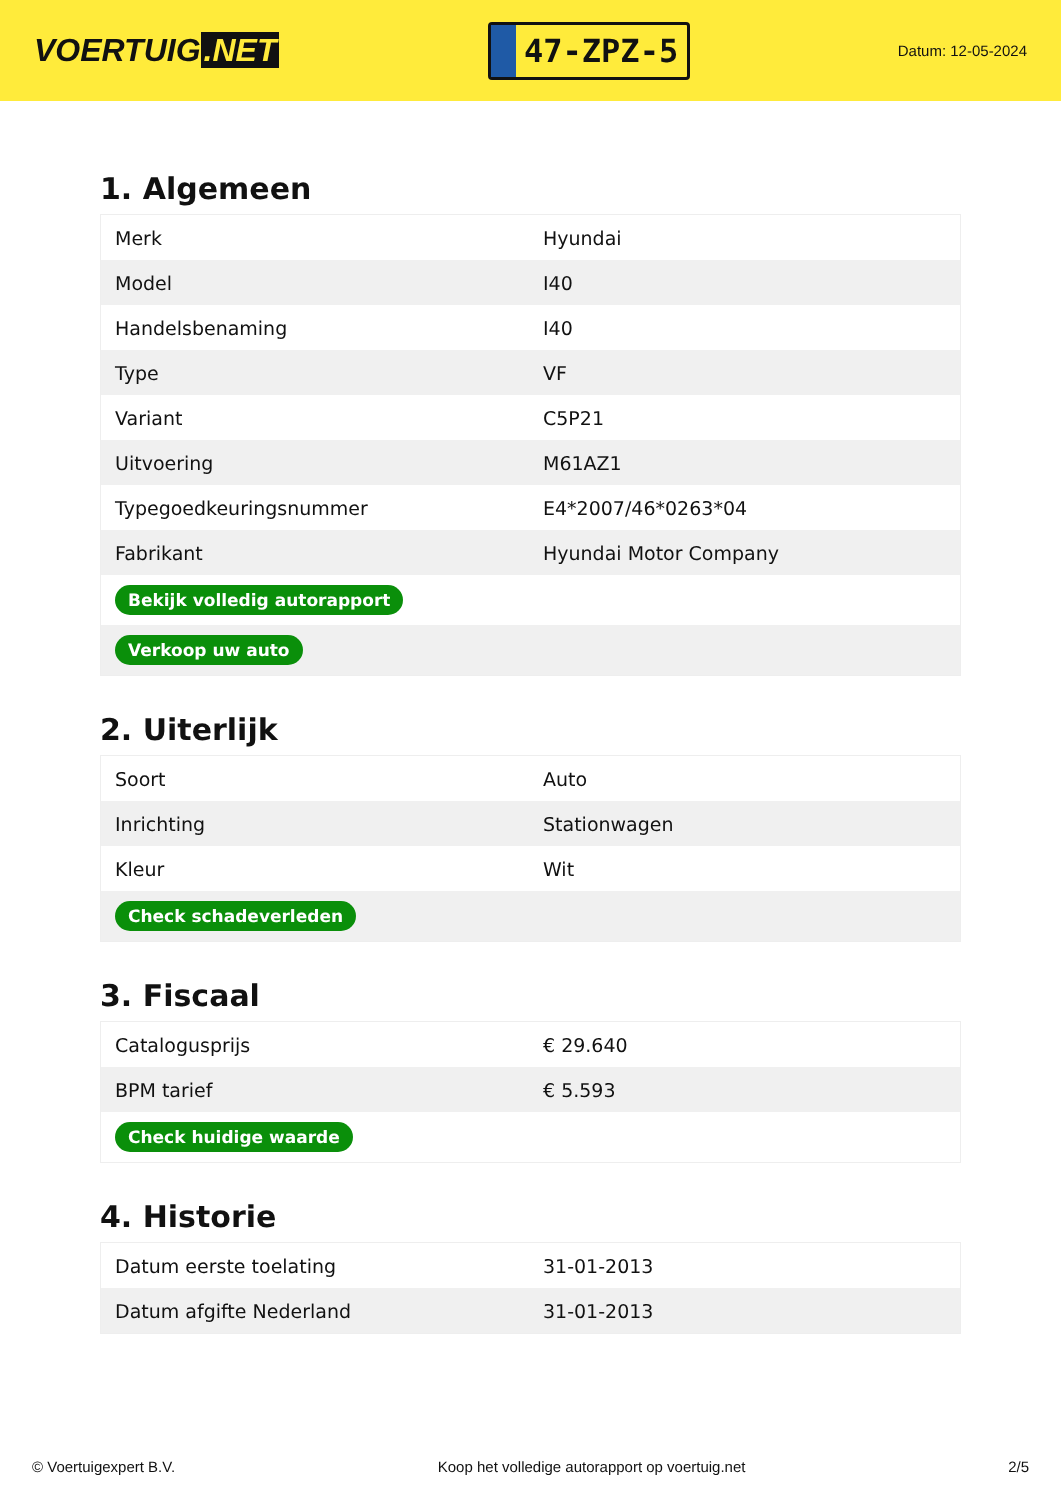VOERTUIG.NET
47-ZPZ-5
Datum: 12-05-2024
1. Algemeen
| Merk | Hyundai |
| Model | I40 |
| Handelsbenaming | I40 |
| Type | VF |
| Variant | C5P21 |
| Uitvoering | M61AZ1 |
| Typegoedkeuringsnummer | E4*2007/46*0263*04 |
| Fabrikant | Hyundai Motor Company |
| Bekijk volledig autorapport | |
| Verkoop uw auto | |
2. Uiterlijk
| Soort | Auto |
| Inrichting | Stationwagen |
| Kleur | Wit |
| Check schadeverleden | |
3. Fiscaal
| Catalogusprijs | € 29.640 |
| BPM tarief | € 5.593 |
| Check huidige waarde | |
4. Historie
| Datum eerste toelating | 31-01-2013 |
| Datum afgifte Nederland | 31-01-2013 |
© Voertuigexpert B.V. Koop het volledige autorapport op voertuig.net 2/5